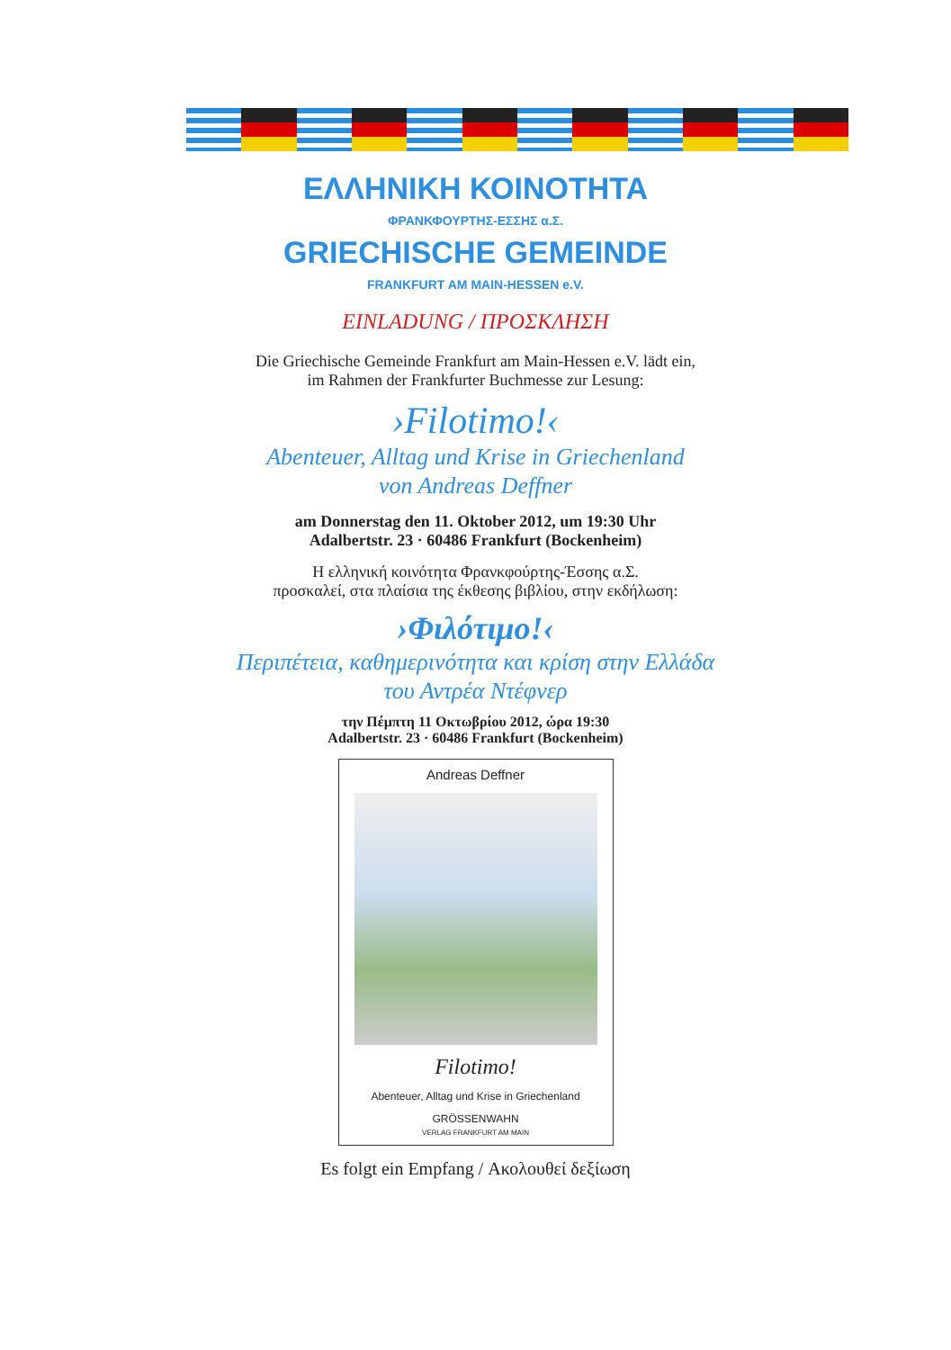ΕΛΛΗΝΙΚΗ ΚΟΙΝΟΤΗΤΑ
ΦΡΑΝΚΦΟΥΡΤΗΣ-ΕΣΣΗΣ α.Σ.
GRIECHISCHE GEMEINDE
FRANKFURT AM MAIN-HESSEN e.V.
EINLADUNG / ΠΡΟΣΚΛΗΣΗ
Die Griechische Gemeinde Frankfurt am Main-Hessen e.V. lädt ein,
im Rahmen der Frankfurter Buchmesse zur Lesung:
›Filotimo!‹
Abenteuer, Alltag und Krise in Griechenland
von Andreas Deffner
am Donnerstag den 11. Oktober 2012, um 19:30 Uhr
Adalbertstr. 23 · 60486 Frankfurt (Bockenheim)
Η ελληνική κοινότητα Φρανκφούρτης-Έσσης α.Σ.
προσκαλεί, στα πλαίσια της έκθεσης βιβλίου, στην εκδήλωση:
›Φιλότιμο!‹
Περιπέτεια, καθημερινότητα και κρίση στην Ελλάδα
του Αντρέα Ντέφνερ
την Πέμπτη 11 Οκτωβρίου 2012, ώρα 19:30
Adalbertstr. 23 · 60486 Frankfurt (Bockenheim)
Andreas Deffner
Filotimo!
Abenteuer, Alltag und Krise in Griechenland
GRÖSSENWAHN
VERLAG FRANKFURT AM MAIN
Es folgt ein Empfang / Ακολουθεί δεξίωση